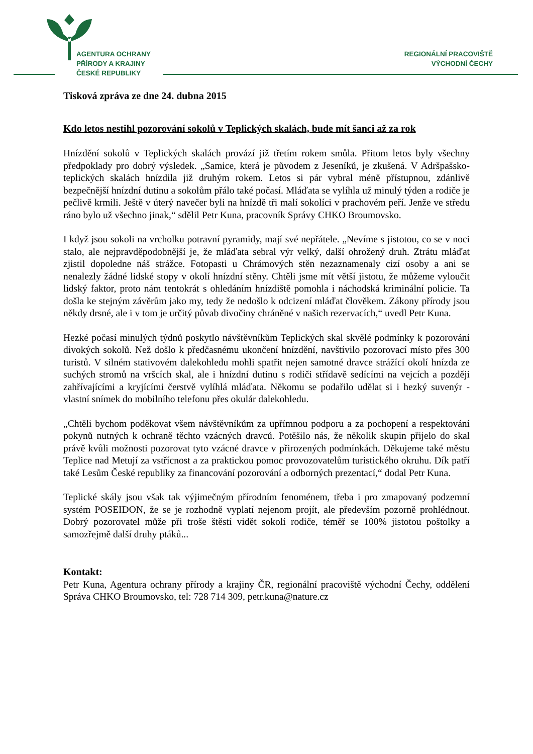AGENTURA OCHRANY
PŘÍRODY A KRAJINY
ČESKÉ REPUBLIKY
REGIONÁLNÍ PRACOVIŠTĚ
VÝCHODNÍ ČECHY
Tisková zpráva ze dne 24. dubna 2015
Kdo letos nestihl pozorování sokolů v Teplických skalách, bude mít šanci až za rok
Hnízdění sokolů v Teplických skalách provází již třetím rokem smůla. Přitom letos byly všechny předpoklady pro dobrý výsledek. „Samice, která je původem z Jeseníků, je zkušená. V Adršpašsko-teplických skalách hnízdila již druhým rokem. Letos si pár vybral méně přístupnou, zdánlivě bezpečnější hnízdní dutinu a sokolům přálo také počasí. Mláďata se vylíhla už minulý týden a rodiče je pečlivě krmili. Ještě v úterý navečer byli na hnízdě tři malí sokolíci v prachovém peří. Jenže ve středu ráno bylo už všechno jinak,“ sdělil Petr Kuna, pracovník Správy CHKO Broumovsko.
I když jsou sokoli na vrcholku potravní pyramidy, mají své nepřátele. „Nevíme s jistotou, co se v noci stalo, ale nejpravděpodobnější je, že mláďata sebral výr velký, další ohrožený druh. Ztrátu mláďat zjistil dopoledne náš strážce. Fotopasti u Chrámových stěn nezaznamenaly cizí osoby a ani se nenalezly žádné lidské stopy v okolí hnízdní stěny. Chtěli jsme mít větší jistotu, že můžeme vyloučit lidský faktor, proto nám tentokrát s ohledáním hnízdiště pomohla i náchodská kriminální policie. Ta došla ke stejným závěrům jako my, tedy že nedošlo k odcizení mláďat člověkem. Zákony přírody jsou někdy drsné, ale i v tom je určitý půvab divočiny chráněné v našich rezervacích,“ uvedl Petr Kuna.
Hezké počasí minulých týdnů poskytlo návštěvníkům Teplických skal skvělé podmínky k pozorování divokých sokolů. Než došlo k předčasnému ukončení hnízdění, navštívilo pozorovací místo přes 300 turistů. V silném stativovém dalekohledu mohli spatřit nejen samotné dravce strážící okolí hnízda ze suchých stromů na vršcích skal, ale i hnízdní dutinu s rodiči střídavě sedícími na vejcích a později zahřívajícími a kryjícími čerstvě vylíhlá mláďata. Někomu se podařilo udělat si i hezký suvenýr - vlastní snímek do mobilního telefonu přes okulár dalekohledu.
„Chtěli bychom poděkovat všem návštěvníkům za upřímnou podporu a za pochopení a respektování pokynů nutných k ochraně těchto vzácných dravců. Potěšilo nás, že několik skupin přijelo do skal právě kvůli možnosti pozorovat tyto vzácné dravce v přirozených podmínkách. Děkujeme také městu Teplice nad Metují za vstřícnost a za praktickou pomoc provozovatelům turistického okruhu. Dík patří také Lesům České republiky za financování pozorování a odborných prezentací,“ dodal Petr Kuna.
Teplické skály jsou však tak výjimečným přírodním fenoménem, třeba i pro zmapovaný podzemní systém POSEIDON, že se je rozhodně vyplatí nejenom projít, ale především pozorně prohlédnout. Dobrý pozorovatel může při troše štěstí vidět sokolí rodiče, téměř se 100% jistotou poštolky a samozřejmě další druhy ptáků...
Kontakt:
Petr Kuna, Agentura ochrany přírody a krajiny ČR, regionální pracoviště východní Čechy, oddělení Správa CHKO Broumovsko, tel: 728 714 309, petr.kuna@nature.cz